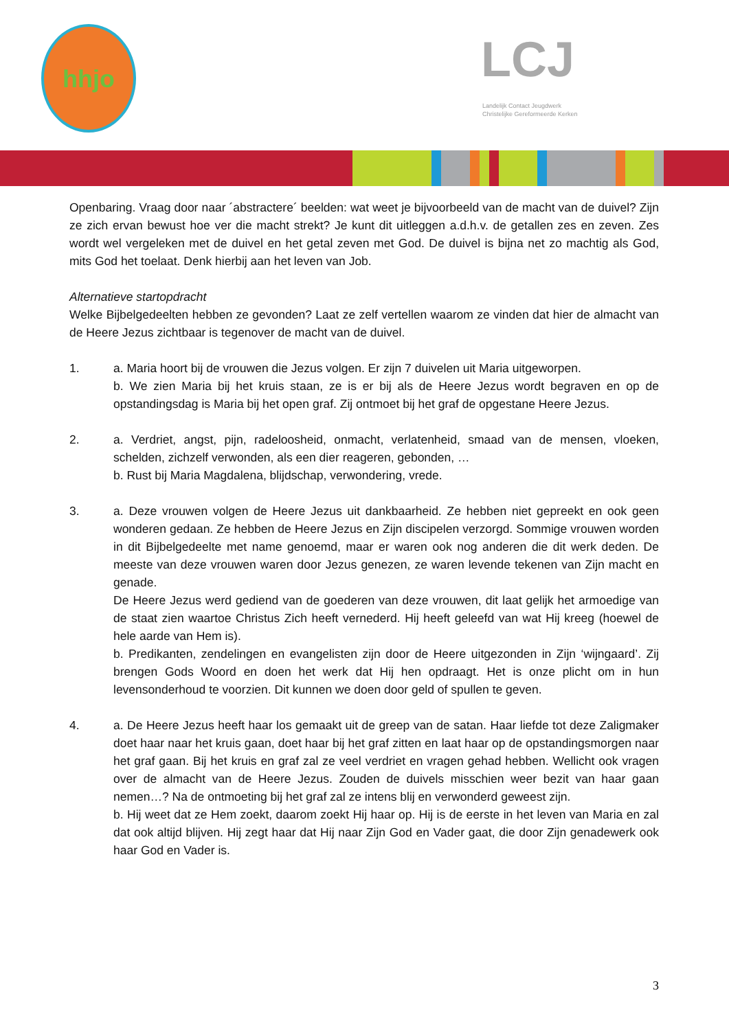hhjo
LCJ
Landelijk Contact Jeugdwerk
Christelijke Gereformeerde Kerken
Openbaring. Vraag door naar ´abstractere´ beelden: wat weet je bijvoorbeeld van de macht van de duivel? Zijn ze zich ervan bewust hoe ver die macht strekt? Je kunt dit uitleggen a.d.h.v. de getallen zes en zeven. Zes wordt wel vergeleken met de duivel en het getal zeven met God. De duivel is bijna net zo machtig als God, mits God het toelaat. Denk hierbij aan het leven van Job.
Alternatieve startopdracht
Welke Bijbelgedeelten hebben ze gevonden? Laat ze zelf vertellen waarom ze vinden dat hier de almacht van de Heere Jezus zichtbaar is tegenover de macht van de duivel.
1. a. Maria hoort bij de vrouwen die Jezus volgen. Er zijn 7 duivelen uit Maria uitgeworpen.
b. We zien Maria bij het kruis staan, ze is er bij als de Heere Jezus wordt begraven en op de opstandingsdag is Maria bij het open graf. Zij ontmoet bij het graf de opgestane Heere Jezus.
2. a. Verdriet, angst, pijn, radeloosheid, onmacht, verlatenheid, smaad van de mensen, vloeken, schelden, zichzelf verwonden, als een dier reageren, gebonden, …
b. Rust bij Maria Magdalena, blijdschap, verwondering, vrede.
3. a. Deze vrouwen volgen de Heere Jezus uit dankbaarheid. Ze hebben niet gepreekt en ook geen wonderen gedaan. Ze hebben de Heere Jezus en Zijn discipelen verzorgd. Sommige vrouwen worden in dit Bijbelgedeelte met name genoemd, maar er waren ook nog anderen die dit werk deden. De meeste van deze vrouwen waren door Jezus genezen, ze waren levende tekenen van Zijn macht en genade.
De Heere Jezus werd gediend van de goederen van deze vrouwen, dit laat gelijk het armoedige van de staat zien waartoe Christus Zich heeft vernederd. Hij heeft geleefd van wat Hij kreeg (hoewel de hele aarde van Hem is).
b. Predikanten, zendelingen en evangelisten zijn door de Heere uitgezonden in Zijn ‘wijngaard’. Zij brengen Gods Woord en doen het werk dat Hij hen opdraagt. Het is onze plicht om in hun levensonderhoud te voorzien. Dit kunnen we doen door geld of spullen te geven.
4. a. De Heere Jezus heeft haar los gemaakt uit de greep van de satan. Haar liefde tot deze Zaligmaker doet haar naar het kruis gaan, doet haar bij het graf zitten en laat haar op de opstandingsmorgen naar het graf gaan. Bij het kruis en graf zal ze veel verdriet en vragen gehad hebben. Wellicht ook vragen over de almacht van de Heere Jezus. Zouden de duivels misschien weer bezit van haar gaan nemen…? Na de ontmoeting bij het graf zal ze intens blij en verwonderd geweest zijn.
b. Hij weet dat ze Hem zoekt, daarom zoekt Hij haar op. Hij is de eerste in het leven van Maria en zal dat ook altijd blijven. Hij zegt haar dat Hij naar Zijn God en Vader gaat, die door Zijn genadewerk ook haar God en Vader is.
3